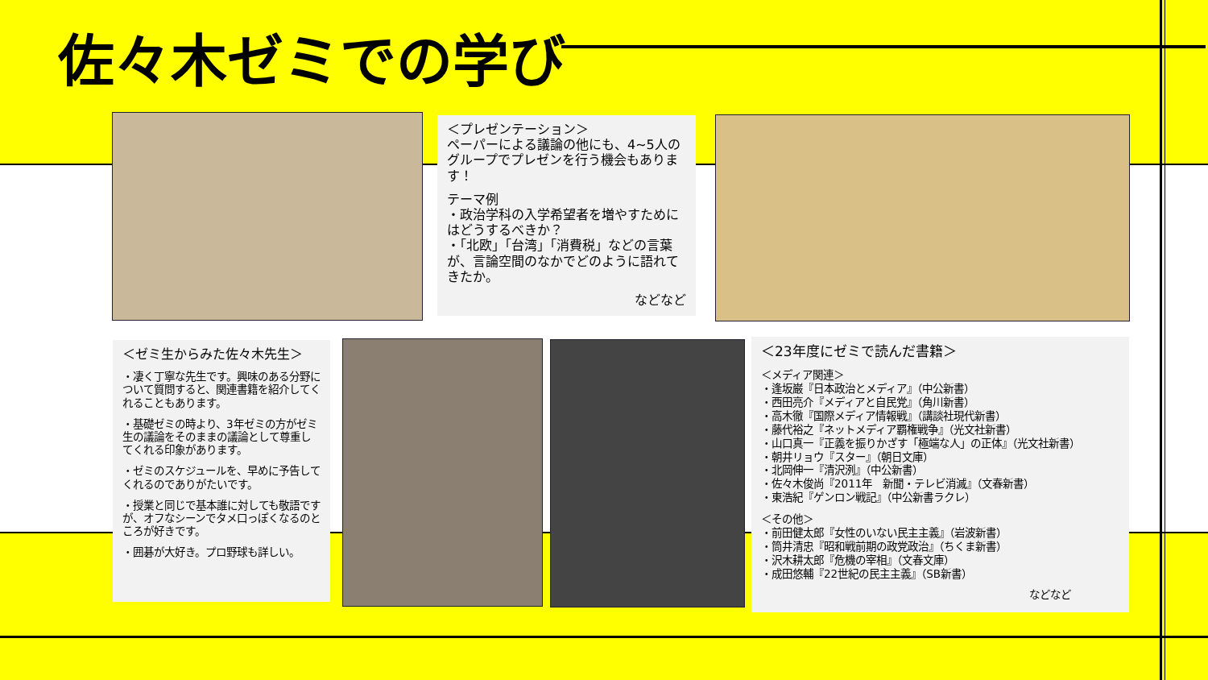佐々木ゼミでの学び
＜プレゼンテーション＞
ペーパーによる議論の他にも、4~5人のグループでプレゼンを行う機会もあります！
テーマ例
・政治学科の入学希望者を増やすためにはどうするべきか？
・「北欧」「台湾」「消費税」などの言葉が、言論空間のなかでどのように語れてきたか。
などなど
＜ゼミ生からみた佐々木先生＞
・凄く丁寧な先生です。興味のある分野について質問すると、関連書籍を紹介してくれることもあります。
・基礎ゼミの時より、3年ゼミの方がゼミ生の議論をそのままの議論として尊重してくれる印象があります。
・ゼミのスケジュールを、早めに予告してくれるのでありがたいです。
・授業と同じで基本誰に対しても敬語ですが、オフなシーンでタメ口っぽくなるのところが好きです。
・囲碁が大好き。プロ野球も詳しい。
＜23年度にゼミで読んだ書籍＞
＜メディア関連＞
・逢坂巌『日本政治とメディア』（中公新書）
・西田亮介『メディアと自民党』（角川新書）
・高木徹『国際メディア情報戦』（講談社現代新書）
・藤代裕之『ネットメディア覇権戦争』（光文社新書）
・山口真一『正義を振りかざす「極端な人」の正体』（光文社新書）
・朝井リョウ『スター』（朝日文庫）
・北岡伸一『清沢洌』（中公新書）
・佐々木俊尚『2011年　新聞・テレビ消滅』（文春新書）
・東浩紀『ゲンロン戦記』（中公新書ラクレ）
＜その他＞
・前田健太郎『女性のいない民主主義』（岩波新書）
・筒井清忠『昭和戦前期の政党政治』（ちくま新書）
・沢木耕太郎『危機の宰相』（文春文庫）
・成田悠輔『22世紀の民主主義』（SB新書）
などなど